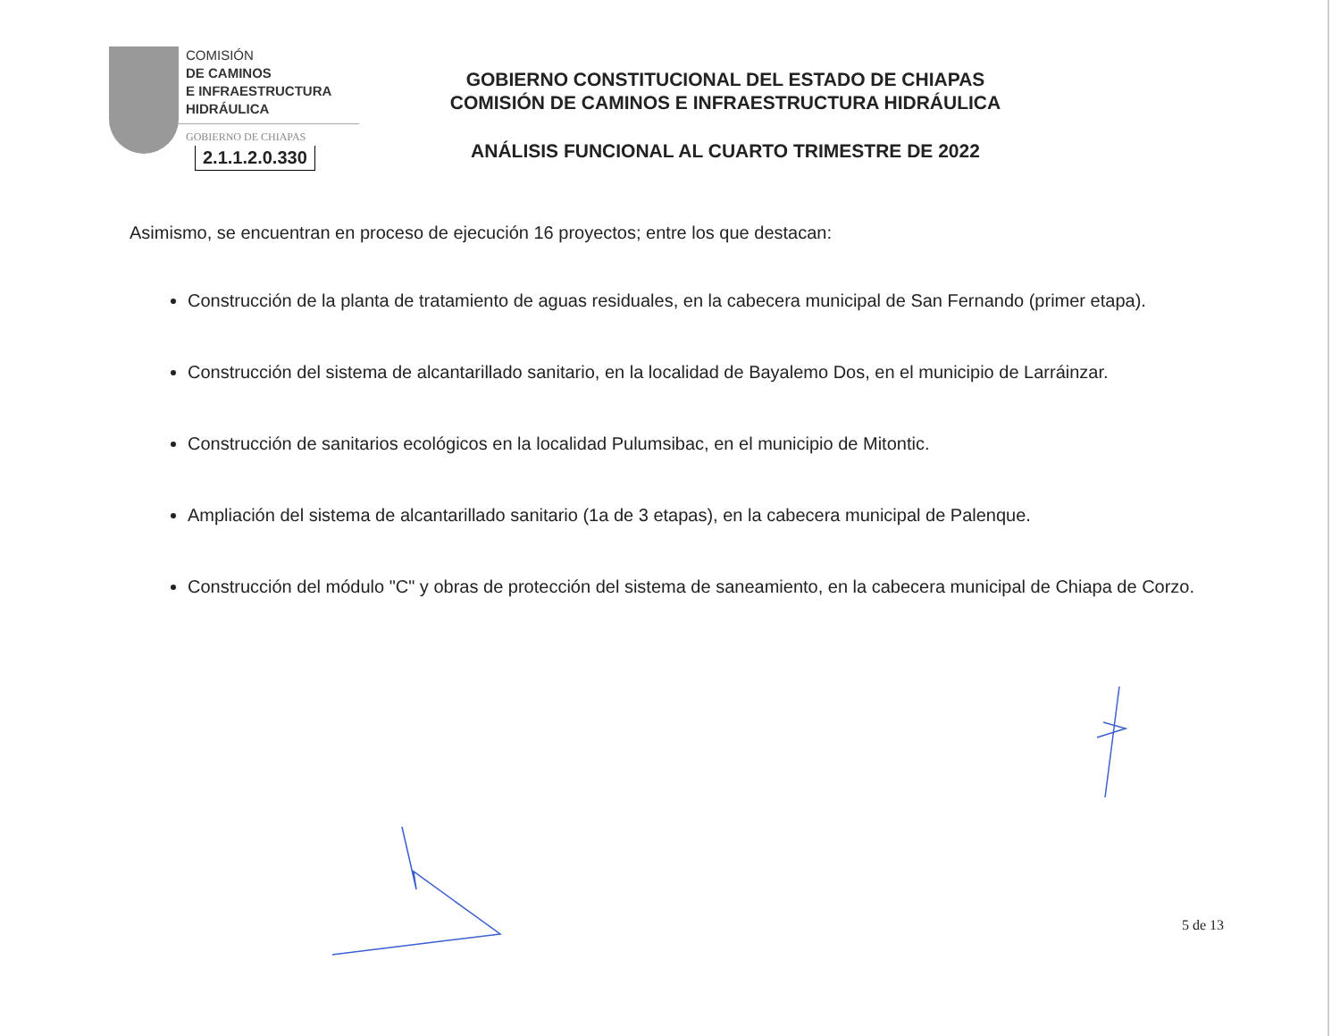COMISIÓN
DE CAMINOS
E INFRAESTRUCTURA
HIDRÁULICA
GOBIERNO DE CHIAPAS
2.1.1.2.0.330
GOBIERNO CONSTITUCIONAL DEL ESTADO DE CHIAPAS
COMISIÓN DE CAMINOS E INFRAESTRUCTURA HIDRÁULICA
ANÁLISIS FUNCIONAL AL CUARTO TRIMESTRE DE 2022
Asimismo, se encuentran en proceso de ejecución 16 proyectos; entre los que destacan:
Construcción de la planta de tratamiento de aguas residuales, en la cabecera municipal de San Fernando (primer etapa).
Construcción del sistema de alcantarillado sanitario, en la localidad de Bayalemo Dos, en el municipio de Larráinzar.
Construcción de sanitarios ecológicos en la localidad Pulumsibac, en el municipio de Mitontic.
Ampliación del sistema de alcantarillado sanitario (1a de 3 etapas), en la cabecera municipal de Palenque.
Construcción del módulo "C" y obras de protección del sistema de saneamiento, en la cabecera municipal de Chiapa de Corzo.
5 de 13